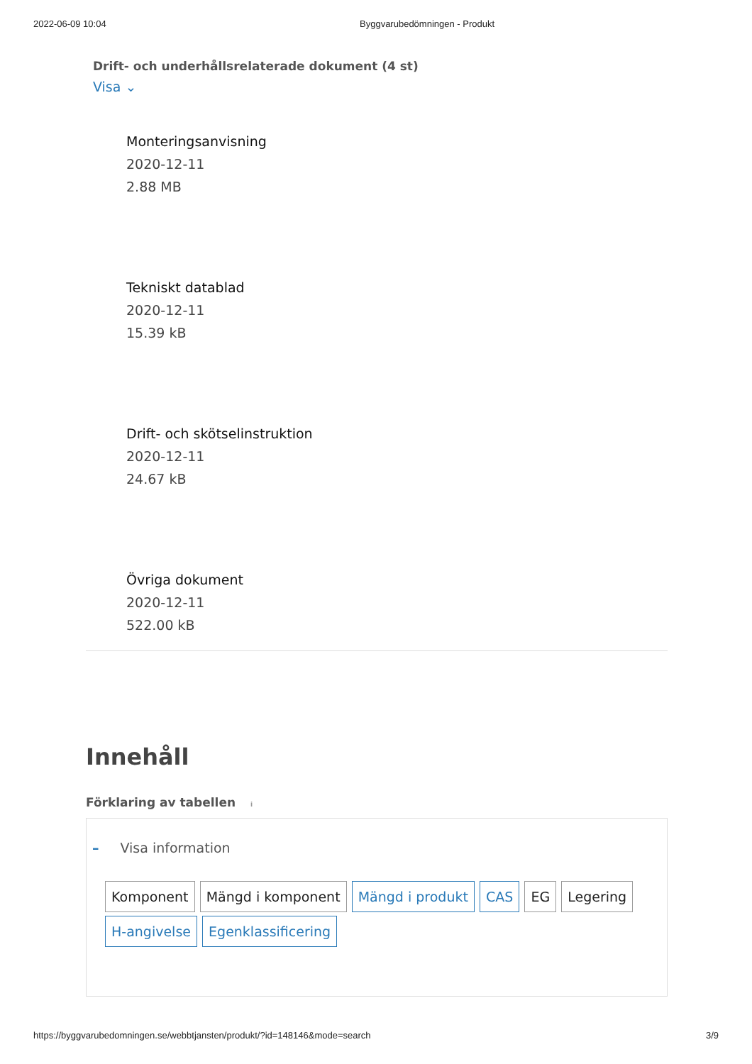2022-06-09 10:04 Byggvarubedömningen - Produkt
Drift- och underhållsrelaterade dokument (4 st)
Visa ⌄
Monteringsanvisning
2020-12-11
2.88 MB
Tekniskt datablad
2020-12-11
15.39 kB
Drift- och skötselinstruktion
2020-12-11
24.67 kB
Övriga dokument
2020-12-11
522.00 kB
Innehåll
Förklaring av tabellen i
– Visa information
Komponent Mängd i komponent Mängd i produkt CAS EG Legering
H-angivelse Egenklassificering
https://byggvarubedomningen.se/webbtjansten/produkt/?id=148146&mode=search 3/9